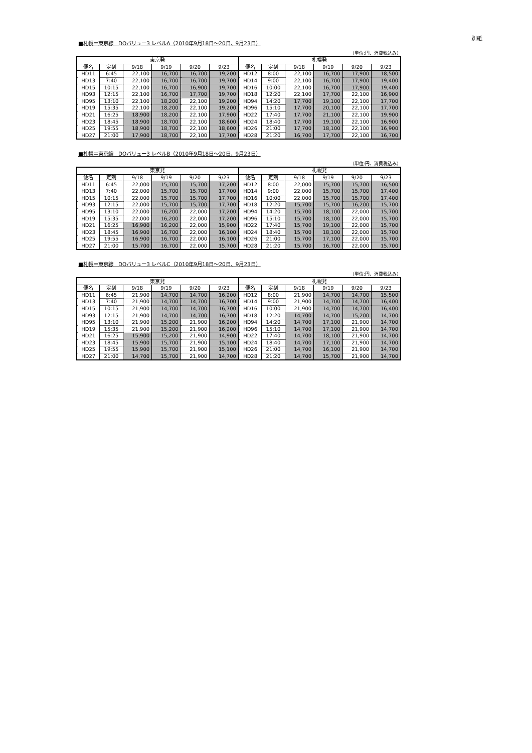別紙
■札幌＝東京線　DOバリュー3 レベルA（2010年9月18日～20日、9月23日）
（単位:円、消費税込み）
| 東京発 | | | | | | 札幌発 | | | | | |
| --- | --- | --- | --- | --- | --- | --- | --- | --- | --- | --- | --- |
| 便名 | 定刻 | 9/18 | 9/19 | 9/20 | 9/23 | 便名 | 定刻 | 9/18 | 9/19 | 9/20 | 9/23 |
| HD11 | 6:45 | 22,100 | 16,700 | 16,700 | 19,200 | HD12 | 8:00 | 22,100 | 16,700 | 17,900 | 18,500 |
| HD13 | 7:40 | 22,100 | 16,700 | 16,700 | 19,700 | HD14 | 9:00 | 22,100 | 16,700 | 17,900 | 19,400 |
| HD15 | 10:15 | 22,100 | 16,700 | 16,900 | 19,700 | HD16 | 10:00 | 22,100 | 16,700 | 17,900 | 19,400 |
| HD93 | 12:15 | 22,100 | 16,700 | 17,700 | 19,700 | HD18 | 12:20 | 22,100 | 17,700 | 22,100 | 16,900 |
| HD95 | 13:10 | 22,100 | 18,200 | 22,100 | 19,200 | HD94 | 14:20 | 17,700 | 19,100 | 22,100 | 17,700 |
| HD19 | 15:35 | 22,100 | 18,200 | 22,100 | 19,200 | HD96 | 15:10 | 17,700 | 20,100 | 22,100 | 17,700 |
| HD21 | 16:25 | 18,900 | 18,200 | 22,100 | 17,900 | HD22 | 17:40 | 17,700 | 21,100 | 22,100 | 19,900 |
| HD23 | 18:45 | 18,900 | 18,700 | 22,100 | 18,600 | HD24 | 18:40 | 17,700 | 19,100 | 22,100 | 16,900 |
| HD25 | 19:55 | 18,900 | 18,700 | 22,100 | 18,600 | HD26 | 21:00 | 17,700 | 18,100 | 22,100 | 16,900 |
| HD27 | 21:00 | 17,900 | 18,700 | 22,100 | 17,700 | HD28 | 21:20 | 16,700 | 17,700 | 22,100 | 16,700 |
■札幌＝東京線　DOバリュー3 レベルB（2010年9月18日～20日、9月23日）
（単位:円、消費税込み）
| 東京発 | | | | | | 札幌発 | | | | | |
| --- | --- | --- | --- | --- | --- | --- | --- | --- | --- | --- | --- |
| 便名 | 定刻 | 9/18 | 9/19 | 9/20 | 9/23 | 便名 | 定刻 | 9/18 | 9/19 | 9/20 | 9/23 |
| HD11 | 6:45 | 22,000 | 15,700 | 15,700 | 17,200 | HD12 | 8:00 | 22,000 | 15,700 | 15,700 | 16,500 |
| HD13 | 7:40 | 22,000 | 15,700 | 15,700 | 17,700 | HD14 | 9:00 | 22,000 | 15,700 | 15,700 | 17,400 |
| HD15 | 10:15 | 22,000 | 15,700 | 15,700 | 17,700 | HD16 | 10:00 | 22,000 | 15,700 | 15,700 | 17,400 |
| HD93 | 12:15 | 22,000 | 15,700 | 15,700 | 17,700 | HD18 | 12:20 | 15,700 | 15,700 | 16,200 | 15,700 |
| HD95 | 13:10 | 22,000 | 16,200 | 22,000 | 17,200 | HD94 | 14:20 | 15,700 | 18,100 | 22,000 | 15,700 |
| HD19 | 15:35 | 22,000 | 16,200 | 22,000 | 17,200 | HD96 | 15:10 | 15,700 | 18,100 | 22,000 | 15,700 |
| HD21 | 16:25 | 16,900 | 16,200 | 22,000 | 15,900 | HD22 | 17:40 | 15,700 | 19,100 | 22,000 | 15,700 |
| HD23 | 18:45 | 16,900 | 16,700 | 22,000 | 16,100 | HD24 | 18:40 | 15,700 | 18,100 | 22,000 | 15,700 |
| HD25 | 19:55 | 16,900 | 16,700 | 22,000 | 16,100 | HD26 | 21:00 | 15,700 | 17,100 | 22,000 | 15,700 |
| HD27 | 21:00 | 15,700 | 16,700 | 22,000 | 15,700 | HD28 | 21:20 | 15,700 | 16,700 | 22,000 | 15,700 |
■札幌＝東京線　DOバリュー3 レベルC（2010年9月18日～20日、9月23日）
（単位:円、消費税込み）
| 東京発 | | | | | | 札幌発 | | | | | |
| --- | --- | --- | --- | --- | --- | --- | --- | --- | --- | --- | --- |
| 便名 | 定刻 | 9/18 | 9/19 | 9/20 | 9/23 | 便名 | 定刻 | 9/18 | 9/19 | 9/20 | 9/23 |
| HD11 | 6:45 | 21,900 | 14,700 | 14,700 | 16,200 | HD12 | 8:00 | 21,900 | 14,700 | 14,700 | 15,500 |
| HD13 | 7:40 | 21,900 | 14,700 | 14,700 | 16,700 | HD14 | 9:00 | 21,900 | 14,700 | 14,700 | 16,400 |
| HD15 | 10:15 | 21,900 | 14,700 | 14,700 | 16,700 | HD16 | 10:00 | 21,900 | 14,700 | 14,700 | 16,400 |
| HD93 | 12:15 | 21,900 | 14,700 | 14,700 | 16,700 | HD18 | 12:20 | 14,700 | 14,700 | 15,200 | 14,700 |
| HD95 | 13:10 | 21,900 | 15,200 | 21,900 | 16,200 | HD94 | 14:20 | 14,700 | 17,100 | 21,900 | 14,700 |
| HD19 | 15:35 | 21,900 | 15,200 | 21,900 | 16,200 | HD96 | 15:10 | 14,700 | 17,100 | 21,900 | 14,700 |
| HD21 | 16:25 | 15,900 | 15,200 | 21,900 | 14,900 | HD22 | 17:40 | 14,700 | 18,100 | 21,900 | 14,700 |
| HD23 | 18:45 | 15,900 | 15,700 | 21,900 | 15,100 | HD24 | 18:40 | 14,700 | 17,100 | 21,900 | 14,700 |
| HD25 | 19:55 | 15,900 | 15,700 | 21,900 | 15,100 | HD26 | 21:00 | 14,700 | 16,100 | 21,900 | 14,700 |
| HD27 | 21:00 | 14,700 | 15,700 | 21,900 | 14,700 | HD28 | 21:20 | 14,700 | 15,700 | 21,900 | 14,700 |